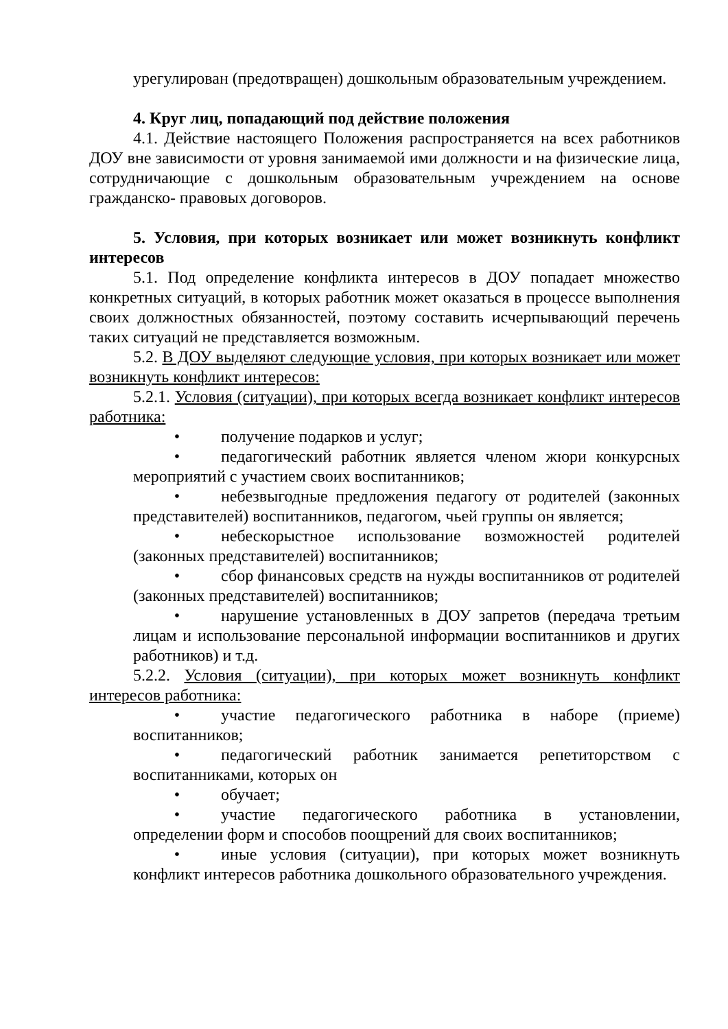урегулирован (предотвращен) дошкольным образовательным учреждением.
4. Круг лиц, попадающий под действие положения
4.1. Действие настоящего Положения распространяется на всех работников ДОУ вне зависимости от уровня занимаемой ими должности и на физические лица, сотрудничающие с дошкольным образовательным учреждением на основе гражданско- правовых договоров.
5. Условия, при которых возникает или может возникнуть конфликт интересов
5.1. Под определение конфликта интересов в ДОУ попадает множество конкретных ситуаций, в которых работник может оказаться в процессе выполнения своих должностных обязанностей, поэтому составить исчерпывающий перечень таких ситуаций не представляется возможным.
5.2. В ДОУ выделяют следующие условия, при которых возникает или может возникнуть конфликт интересов:
5.2.1. Условия (ситуации), при которых всегда возникает конфликт интересов работника:
• получение подарков и услуг;
• педагогический работник является членом жюри конкурсных мероприятий с участием своих воспитанников;
• небезвыгодные предложения педагогу от родителей (законных представителей) воспитанников, педагогом, чьей группы он является;
• небескорыстное использование возможностей родителей (законных представителей) воспитанников;
• сбор финансовых средств на нужды воспитанников от родителей (законных представителей) воспитанников;
• нарушение установленных в ДОУ запретов (передача третьим лицам и использование персональной информации воспитанников и других работников) и т.д.
5.2.2. Условия (ситуации), при которых может возникнуть конфликт интересов работника:
• участие педагогического работника в наборе (приеме) воспитанников;
• педагогический работник занимается репетиторством с воспитанниками, которых он
• обучает;
• участие педагогического работника в установлении, определении форм и способов поощрений для своих воспитанников;
• иные условия (ситуации), при которых может возникнуть конфликт интересов работника дошкольного образовательного учреждения.